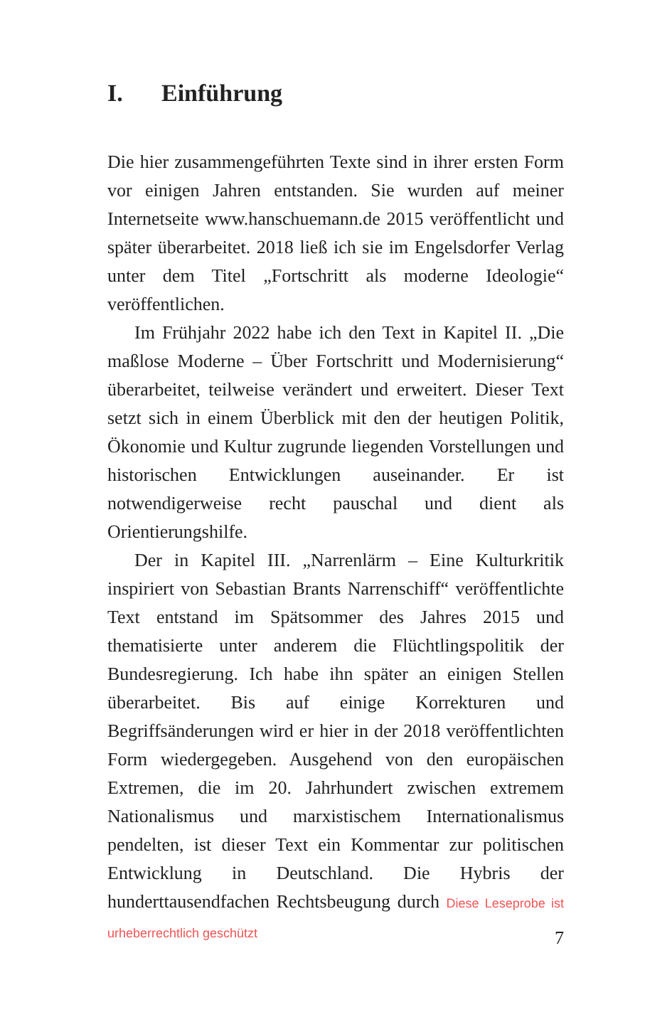I. Einführung
Die hier zusammengeführten Texte sind in ihrer ersten Form vor einigen Jahren entstanden. Sie wurden auf meiner Internetseite www.hanschuemann.de 2015 veröffentlicht und später überarbeitet. 2018 ließ ich sie im Engelsdorfer Verlag unter dem Titel „Fortschritt als moderne Ideologie“ veröffentlichen.
Im Frühjahr 2022 habe ich den Text in Kapitel II. „Die maßlose Moderne – Über Fortschritt und Modernisierung“ überarbeitet, teilweise verändert und erweitert. Dieser Text setzt sich in einem Überblick mit den der heutigen Politik, Ökonomie und Kultur zugrunde liegenden Vorstellungen und historischen Entwicklungen auseinander. Er ist notwendigerweise recht pauschal und dient als Orientierungshilfe.
Der in Kapitel III. „Narrenlärm – Eine Kulturkritik inspiriert von Sebastian Brants Narrenschiff“ veröffentlichte Text entstand im Spätsommer des Jahres 2015 und thematisierte unter anderem die Flüchtlingspolitik der Bundesregierung. Ich habe ihn später an einigen Stellen überarbeitet. Bis auf einige Korrekturen und Begriffsänderungen wird er hier in der 2018 veröffentlichten Form wiedergegeben. Ausgehend von den europäischen Extremen, die im 20. Jahrhundert zwischen extremem Nationalismus und marxistischem Internationalismus pendelten, ist dieser Text ein Kommentar zur politischen Entwicklung in Deutschland. Die Hybris der hunderttausendfachen Rechtsbeugung durch Diese Leseprobe ist urheberrechtlich geschützt
7